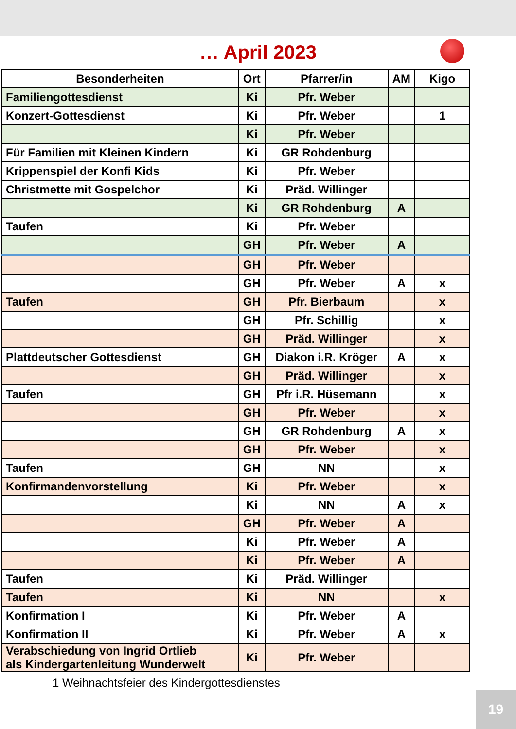… April 2023
| Besonderheiten | Ort | Pfarrer/in | AM | Kigo |
| --- | --- | --- | --- | --- |
| Familiengottesdienst | Ki | Pfr. Weber | | |
| Konzert-Gottesdienst | Ki | Pfr. Weber | | 1 |
| | Ki | Pfr. Weber | | |
| Für Familien mit Kleinen Kindern | Ki | GR Rohdenburg | | |
| Krippenspiel der Konfi Kids | Ki | Pfr. Weber | | |
| Christmette mit Gospelchor | Ki | Präd. Willinger | | |
| | Ki | GR Rohdenburg | A | |
| Taufen | Ki | Pfr. Weber | | |
| | GH | Pfr. Weber | A | |
| | GH | Pfr. Weber | | |
| | GH | Pfr. Weber | A | x |
| Taufen | GH | Pfr. Bierbaum | | x |
| | GH | Pfr. Schillig | | x |
| | GH | Präd. Willinger | | x |
| Plattdeutscher Gottesdienst | GH | Diakon i.R. Kröger | A | x |
| | GH | Präd. Willinger | | x |
| Taufen | GH | Pfr i.R. Hüsemann | | x |
| | GH | Pfr. Weber | | x |
| | GH | GR Rohdenburg | A | x |
| | GH | Pfr. Weber | | x |
| Taufen | GH | NN | | x |
| Konfirmandenvorstellung | Ki | Pfr. Weber | | x |
| | Ki | NN | A | x |
| | GH | Pfr. Weber | A | |
| | Ki | Pfr. Weber | A | |
| | Ki | Pfr. Weber | A | |
| Taufen | Ki | Präd. Willinger | | |
| Taufen | Ki | NN | | x |
| Konfirmation I | Ki | Pfr. Weber | A | |
| Konfirmation II | Ki | Pfr. Weber | A | x |
| Verabschiedung von Ingrid Ortlieb als Kindergartenleitung Wunderwelt | Ki | Pfr. Weber | | |
1 Weihnachtsfeier des Kindergottesdienstes
19